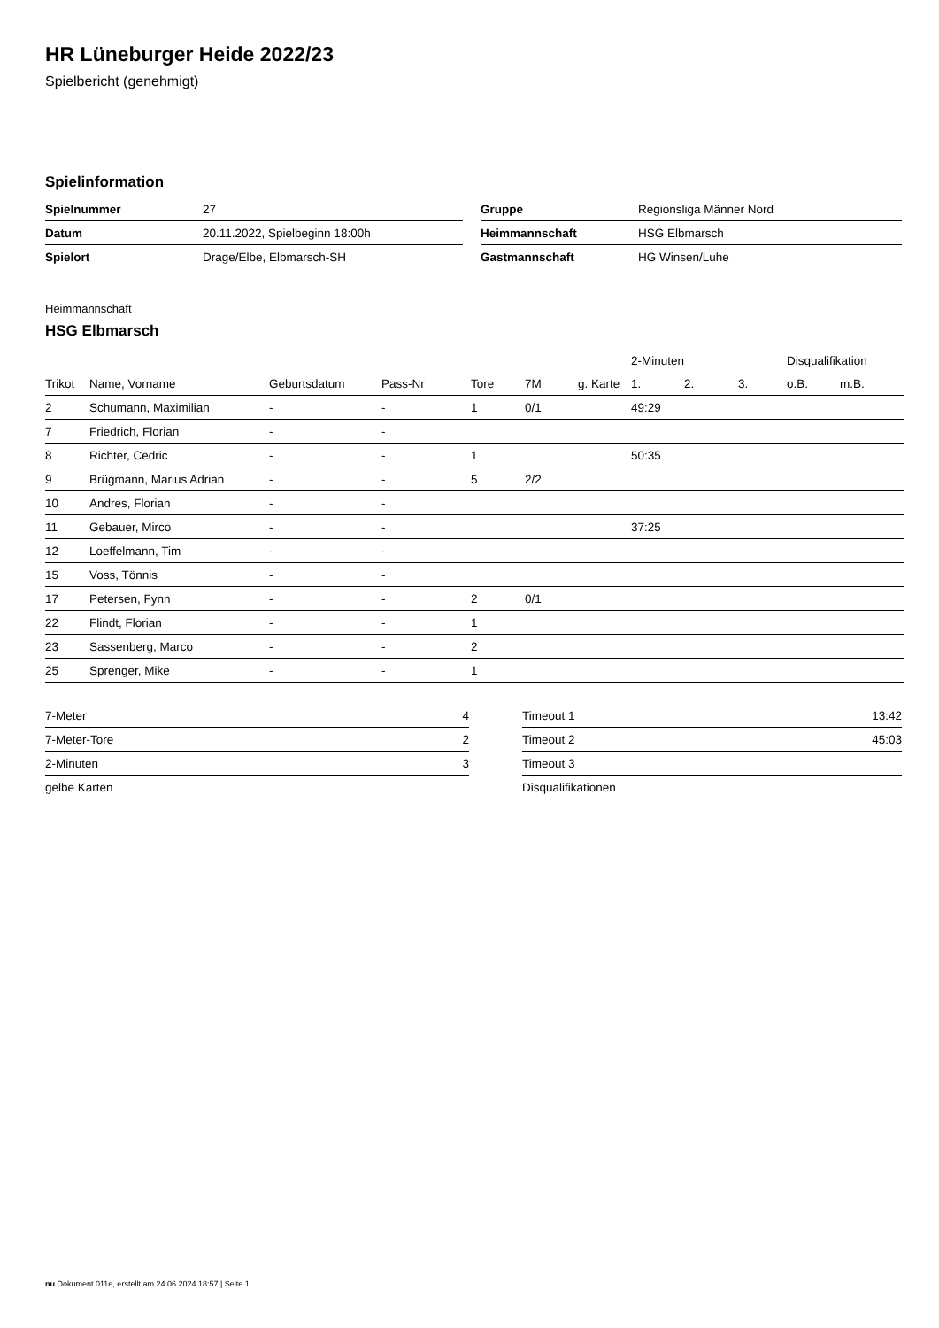HR Lüneburger Heide 2022/23
Spielbericht (genehmigt)
Spielinformation
| Spielnummer | 27 |
| Datum | 20.11.2022, Spielbeginn 18:00h |
| Spielort | Drage/Elbe, Elbmarsch-SH |
| Gruppe | Regionsliga Männer Nord |
| Heimmannschaft | HSG Elbmarsch |
| Gastmannschaft | HG Winsen/Luhe |
Heimmannschaft
HSG Elbmarsch
| | | | | | | | | 2-Minuten | | | Disqualifikation | |
| --- | --- | --- | --- | --- | --- | --- | --- | --- | --- | --- | --- | --- |
| Trikot | Name, Vorname | Geburtsdatum | Pass-Nr | Tore | 7M | g. Karte | | 1. | 2. | 3. | o.B. | m.B. |
| 2 | Schumann, Maximilian | - | - | 1 | 0/1 | | | 49:29 | | | | |
| 7 | Friedrich, Florian | - | - | | | | | | | | | |
| 8 | Richter, Cedric | - | - | 1 | | | | 50:35 | | | | |
| 9 | Brügmann, Marius Adrian | - | - | 5 | 2/2 | | | | | | | |
| 10 | Andres, Florian | - | - | | | | | | | | | |
| 11 | Gebauer, Mirco | - | - | | | | | 37:25 | | | | |
| 12 | Loeffelmann, Tim | - | - | | | | | | | | | |
| 15 | Voss, Tönnis | - | - | | | | | | | | | |
| 17 | Petersen, Fynn | - | - | 2 | 0/1 | | | | | | | |
| 22 | Flindt, Florian | - | - | 1 | | | | | | | | |
| 23 | Sassenberg, Marco | - | - | 2 | | | | | | | | |
| 25 | Sprenger, Mike | - | - | 1 | | | | | | | | |
| 7-Meter | 4 |
| 7-Meter-Tore | 2 |
| 2-Minuten | 3 |
| gelbe Karten | |
| Timeout 1 | 13:42 |
| Timeout 2 | 45:03 |
| Timeout 3 | |
| Disqualifikationen | |
nu.Dokument 011e, erstellt am 24.06.2024 18:57 | Seite 1